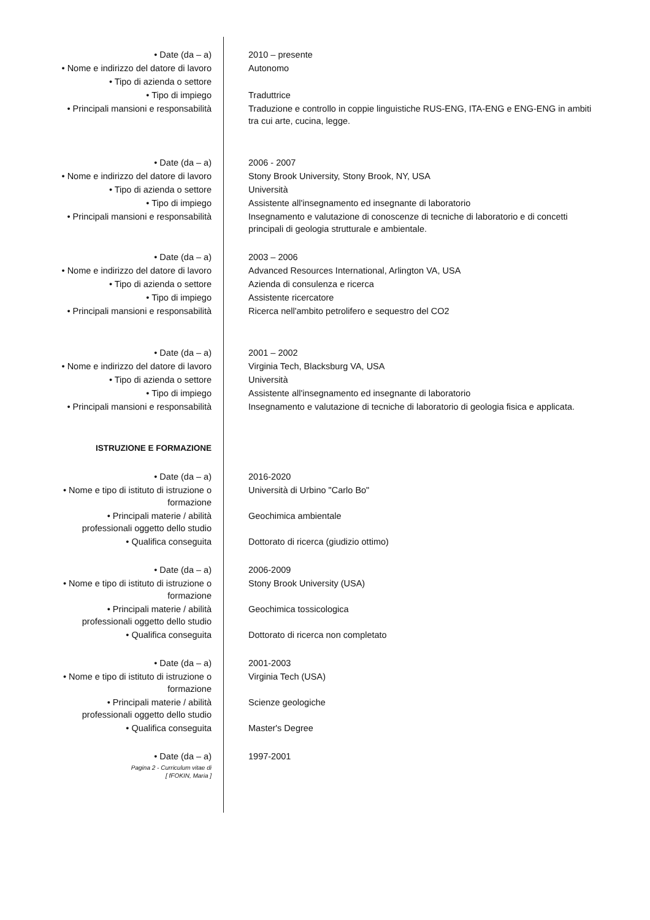| • Date (da – a) | 2010 – presente |
| • Nome e indirizzo del datore di lavoro | Autonomo |
| • Tipo di azienda o settore | |
| • Tipo di impiego | Traduttrice |
| • Principali mansioni e responsabilità | Traduzione e controllo in coppie linguistiche RUS-ENG, ITA-ENG e ENG-ENG in ambiti tra cui arte, cucina, legge. |
| • Date (da – a) | 2006 - 2007 |
| • Nome e indirizzo del datore di lavoro | Stony Brook University, Stony Brook, NY, USA |
| • Tipo di azienda o settore | Università |
| • Tipo di impiego | Assistente all'insegnamento ed insegnante di laboratorio |
| • Principali mansioni e responsabilità | Insegnamento e valutazione di conoscenze di tecniche di laboratorio e di concetti principali di geologia strutturale e ambientale. |
| • Date (da – a) | 2003 – 2006 |
| • Nome e indirizzo del datore di lavoro | Advanced Resources International, Arlington VA, USA |
| • Tipo di azienda o settore | Azienda di consulenza e ricerca |
| • Tipo di impiego | Assistente ricercatore |
| • Principali mansioni e responsabilità | Ricerca nell'ambito petrolifero e sequestro del CO2 |
| • Date (da – a) | 2001 – 2002 |
| • Nome e indirizzo del datore di lavoro | Virginia Tech, Blacksburg VA, USA |
| • Tipo di azienda o settore | Università |
| • Tipo di impiego | Assistente all'insegnamento ed insegnante di laboratorio |
| • Principali mansioni e responsabilità | Insegnamento e valutazione di tecniche di laboratorio di geologia fisica e applicata. |
| ISTRUZIONE E FORMAZIONE | |
| • Date (da – a) | 2016-2020 |
| • Nome e tipo di istituto di istruzione o formazione | Università di Urbino "Carlo Bo" |
| • Principali materie / abilità professionali oggetto dello studio | Geochimica ambientale |
| • Qualifica conseguita | Dottorato di ricerca (giudizio ottimo) |
| • Date (da – a) | 2006-2009 |
| • Nome e tipo di istituto di istruzione o formazione | Stony Brook University (USA) |
| • Principali materie / abilità professionali oggetto dello studio | Geochimica tossicologica |
| • Qualifica conseguita | Dottorato di ricerca non completato |
| • Date (da – a) | 2001-2003 |
| • Nome e tipo di istituto di istruzione o formazione | Virginia Tech (USA) |
| • Principali materie / abilità professionali oggetto dello studio | Scienze geologiche |
| • Qualifica conseguita | Master's Degree |
| • Date (da – a) | 1997-2001 |
| Pagina 2 - Curriculum vitae di [ fFOKIN, Maria ] | |